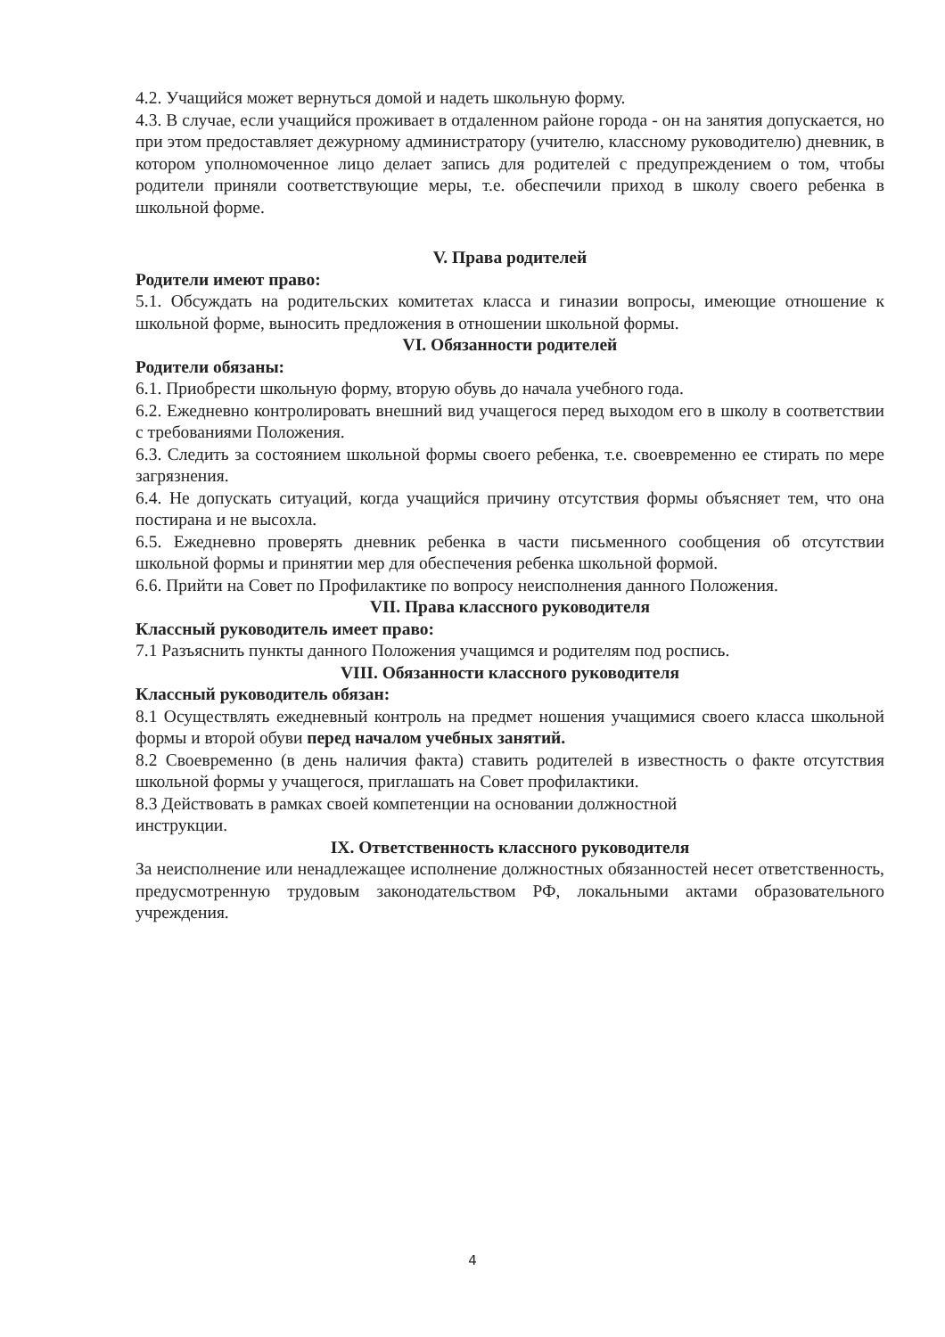4.2. Учащийся может вернуться домой и надеть школьную форму.
4.3. В случае, если учащийся проживает в отдаленном районе города - он на занятия допускается, но при этом предоставляет дежурному администратору (учителю, классному руководителю) дневник, в котором уполномоченное лицо делает запись для родителей с предупреждением о том, чтобы родители приняли соответствующие меры, т.е. обеспечили приход в школу своего ребенка в школьной форме.
V. Права родителей
Родители имеют право:
5.1. Обсуждать на родительских комитетах класса и гиназии вопросы, имеющие отношение к школьной форме, выносить предложения в отношении школьной формы.
VI. Обязанности родителей
Родители обязаны:
6.1. Приобрести школьную форму, вторую обувь до начала учебного года.
6.2. Ежедневно контролировать внешний вид учащегося перед выходом его в школу в соответствии с требованиями Положения.
6.3. Следить за состоянием школьной формы своего ребенка, т.е. своевременно ее стирать по мере загрязнения.
6.4. Не допускать ситуаций, когда учащийся причину отсутствия формы объясняет тем, что она постирана и не высохла.
6.5. Ежедневно проверять дневник ребенка в части письменного сообщения об отсутствии школьной формы и принятии мер для обеспечения ребенка школьной формой.
6.6. Прийти на Совет по Профилактике по вопросу неисполнения данного Положения.
VII. Права классного руководителя
Классный руководитель имеет право:
7.1 Разъяснить пункты данного Положения учащимся и родителям под роспись.
VIII. Обязанности классного руководителя
Классный руководитель обязан:
8.1 Осуществлять ежедневный контроль на предмет ношения учащимися своего класса школьной формы и второй обуви перед началом учебных занятий.
8.2 Своевременно (в день наличия факта) ставить родителей в известность о факте отсутствия школьной формы у учащегося, приглашать на Совет профилактики.
8.3 Действовать в рамках своей компетенции на основании должностной
инструкции.
IX. Ответственность классного руководителя
За неисполнение или ненадлежащее исполнение должностных обязанностей несет ответственность, предусмотренную трудовым законодательством РФ, локальными актами образовательного учреждения.
4